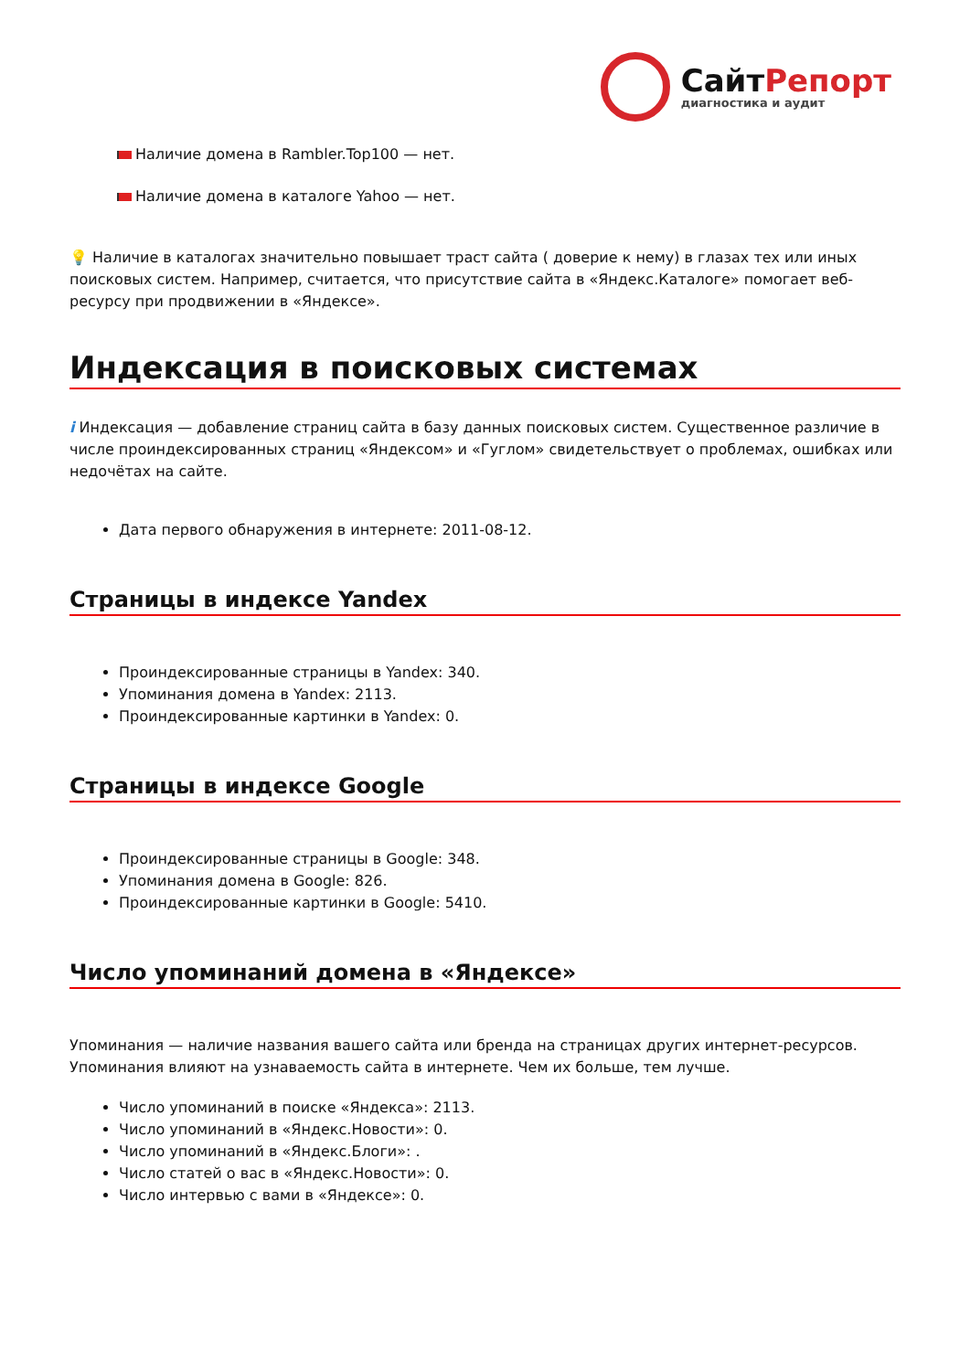СайтРепорт
диагностика и аудит
Наличие домена в Rambler.Top100 — нет.
Наличие домена в каталоге Yahoo — нет.
💡 Наличие в каталогах значительно повышает траст сайта ( доверие к нему) в глазах тех или иных поисковых систем. Например, считается, что присутствие сайта в «Яндекс.Каталоге» помогает веб-ресурсу при продвижении в «Яндексе».
Индексация в поисковых системах
i Индексация — добавление страниц сайта в базу данных поисковых систем. Существенное различие в числе проиндексированных страниц «Яндексом» и «Гуглом» свидетельствует о проблемах, ошибках или недочётах на сайте.
Дата первого обнаружения в интернете: 2011-08-12.
Страницы в индексе Yandex
Проиндексированные страницы в Yandex: 340.
Упоминания домена в Yandex: 2113.
Проиндексированные картинки в Yandex: 0.
Страницы в индексе Google
Проиндексированные страницы в Google: 348.
Упоминания домена в Google: 826.
Проиндексированные картинки в Google: 5410.
Число упоминаний домена в «Яндексе»
Упоминания — наличие названия вашего сайта или бренда на страницах других интернет-ресурсов. Упоминания влияют на узнаваемость сайта в интернете. Чем их больше, тем лучше.
Число упоминаний в поиске «Яндекса»: 2113.
Число упоминаний в «Яндекс.Новости»: 0.
Число упоминаний в «Яндекс.Блоги»: .
Число статей о вас в «Яндекс.Новости»: 0.
Число интервью с вами в «Яндексе»: 0.